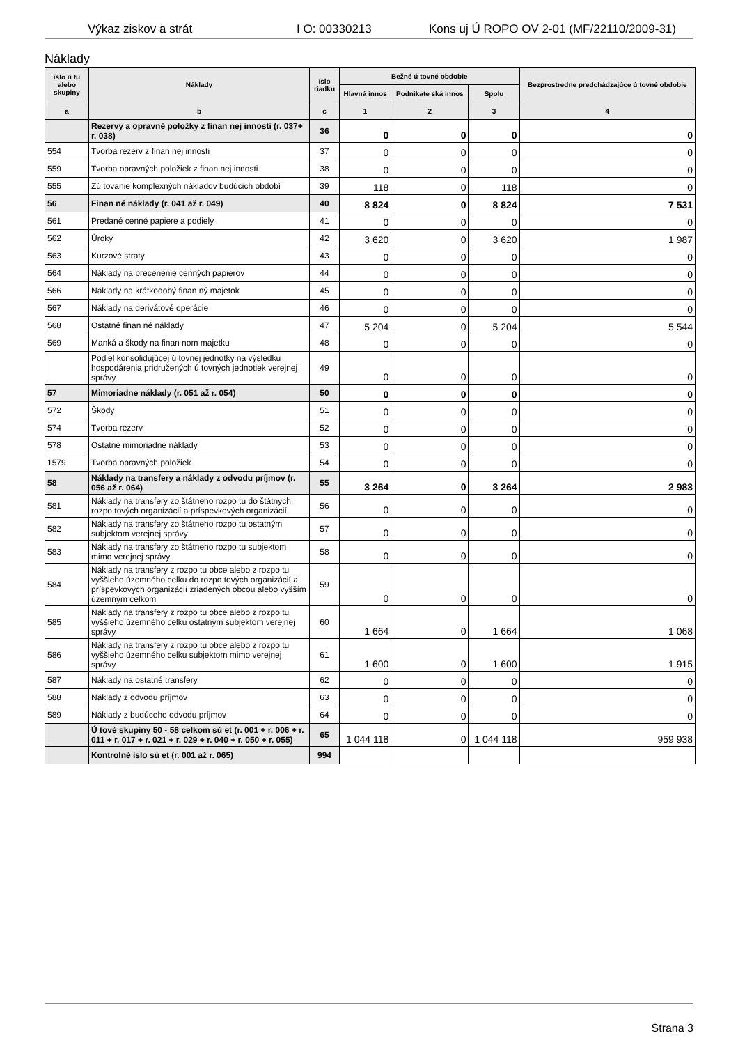Výkaz ziskov a strát I O: 00330213 Kons uj Ú ROPO OV 2-01 (MF/22110/2009-31)
Náklady
| íslo ú tu alebo skupiny | Náklady | íslo riadku | Bežné ú tovné obdobie | | | Bezprostredne predchádzajúce ú tovné obdobie |
| --- | --- | --- | --- | --- | --- | --- |
| | | | Hlavná innos | Podnikate ská innos | Spolu | |
| a | b | c | 1 | 2 | 3 | 4 |
| | Rezervy a opravné položky z finan nej innosti (r. 037+ r. 038) | 36 | 0 | 0 | 0 | 0 |
| 554 | Tvorba rezerv z finan nej innosti | 37 | 0 | 0 | 0 | 0 |
| 559 | Tvorba opravných položiek z finan nej innosti | 38 | 0 | 0 | 0 | 0 |
| 555 | Zú tovanie komplexných nákladov budúcich období | 39 | 118 | 0 | 118 | 0 |
| 56 | Finan né náklady (r. 041 až r. 049) | 40 | 8 824 | 0 | 8 824 | 7 531 |
| 561 | Predané cenné papiere a podiely | 41 | 0 | 0 | 0 | 0 |
| 562 | Úroky | 42 | 3 620 | 0 | 3 620 | 1 987 |
| 563 | Kurzové straty | 43 | 0 | 0 | 0 | 0 |
| 564 | Náklady na precenenie cenných papierov | 44 | 0 | 0 | 0 | 0 |
| 566 | Náklady na krátkodobý finan ný majetok | 45 | 0 | 0 | 0 | 0 |
| 567 | Náklady na derivátové operácie | 46 | 0 | 0 | 0 | 0 |
| 568 | Ostatné finan né náklady | 47 | 5 204 | 0 | 5 204 | 5 544 |
| 569 | Manká a škody na finan nom majetku | 48 | 0 | 0 | 0 | 0 |
| | Podiel konsolidujúcej ú tovnej jednotky na výsledku hospodárenia pridružených ú tovných jednotiek verejnej správy | 49 | 0 | 0 | 0 | 0 |
| 57 | Mimoriadne náklady (r. 051 až r. 054) | 50 | 0 | 0 | 0 | 0 |
| 572 | Škody | 51 | 0 | 0 | 0 | 0 |
| 574 | Tvorba rezerv | 52 | 0 | 0 | 0 | 0 |
| 578 | Ostatné mimoriadne náklady | 53 | 0 | 0 | 0 | 0 |
| 1579 | Tvorba opravných položiek | 54 | 0 | 0 | 0 | 0 |
| 58 | Náklady na transfery a náklady z odvodu príjmov (r. 056 až r. 064) | 55 | 3 264 | 0 | 3 264 | 2 983 |
| 581 | Náklady na transfery zo štátneho rozpo tu do štátnych rozpo tových organizácií a príspevkových organizácií | 56 | 0 | 0 | 0 | 0 |
| 582 | Náklady na transfery zo štátneho rozpo tu ostatným subjektom verejnej správy | 57 | 0 | 0 | 0 | 0 |
| 583 | Náklady na transfery zo štátneho rozpo tu subjektom mimo verejnej správy | 58 | 0 | 0 | 0 | 0 |
| 584 | Náklady na transfery z rozpo tu obce alebo z rozpo tu vyššieho územného celku do rozpo tových organizácií a príspevkových organizácií zriadených obcou alebo vyšším územným celkom | 59 | 0 | 0 | 0 | 0 |
| 585 | Náklady na transfery z rozpo tu obce alebo z rozpo tu vyššieho územného celku ostatným subjektom verejnej správy | 60 | 1 664 | 0 | 1 664 | 1 068 |
| 586 | Náklady na transfery z rozpo tu obce alebo z rozpo tu vyššieho územného celku subjektom mimo verejnej správy | 61 | 1 600 | 0 | 1 600 | 1 915 |
| 587 | Náklady na ostatné transfery | 62 | 0 | 0 | 0 | 0 |
| 588 | Náklady z odvodu príjmov | 63 | 0 | 0 | 0 | 0 |
| 589 | Náklady z budúceho odvodu príjmov | 64 | 0 | 0 | 0 | 0 |
| | Ú tové skupiny 50 - 58 celkom sú et (r. 001 + r. 006 + r. 011 + r. 017 + r. 021 + r. 029 + r. 040 + r. 050 + r. 055) | 65 | 1 044 118 | 0 | 1 044 118 | 959 938 |
| | Kontrolné íslo sú et (r. 001 až r. 065) | 994 | | | | |
Strana 3